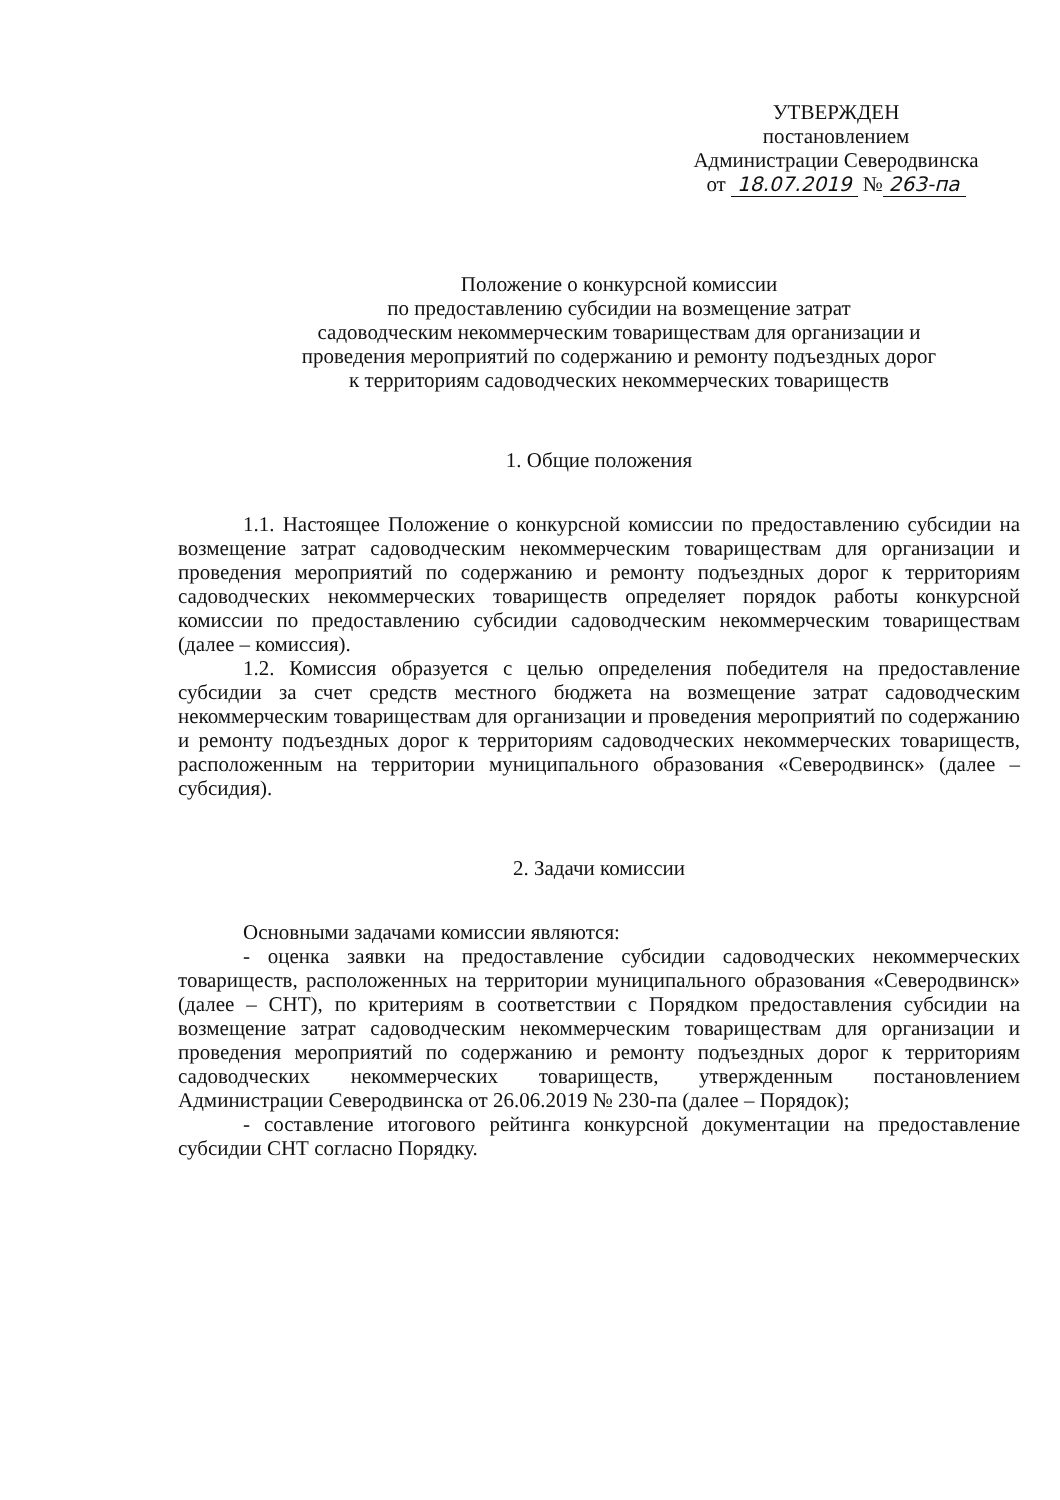УТВЕРЖДЕН
постановлением
Администрации Северодвинска
от 18.07.2019 № 263-па
Положение о конкурсной комиссии
по предоставлению субсидии на возмещение затрат
садоводческим некоммерческим товариществам для организации и
проведения мероприятий по содержанию и ремонту подъездных дорог
к территориям садоводческих некоммерческих товариществ
1. Общие положения
1.1. Настоящее Положение о конкурсной комиссии по предоставлению субсидии на возмещение затрат садоводческим некоммерческим товариществам для организации и проведения мероприятий по содержанию и ремонту подъездных дорог к территориям садоводческих некоммерческих товариществ определяет порядок работы конкурсной комиссии по предоставлению субсидии садоводческим некоммерческим товариществам (далее – комиссия).
1.2. Комиссия образуется с целью определения победителя на предоставление субсидии за счет средств местного бюджета на возмещение затрат садоводческим некоммерческим товариществам для организации и проведения мероприятий по содержанию и ремонту подъездных дорог к территориям садоводческих некоммерческих товариществ, расположенным на территории муниципального образования «Северодвинск» (далее – субсидия).
2. Задачи комиссии
Основными задачами комиссии являются:
- оценка заявки на предоставление субсидии садоводческих некоммерческих товариществ, расположенных на территории муниципального образования «Северодвинск» (далее – СНТ), по критериям в соответствии с Порядком предоставления субсидии на возмещение затрат садоводческим некоммерческим товариществам для организации и проведения мероприятий по содержанию и ремонту подъездных дорог к территориям садоводческих некоммерческих товариществ, утвержденным постановлением Администрации Северодвинска от 26.06.2019 № 230-па (далее – Порядок);
- составление итогового рейтинга конкурсной документации на предоставление субсидии СНТ согласно Порядку.